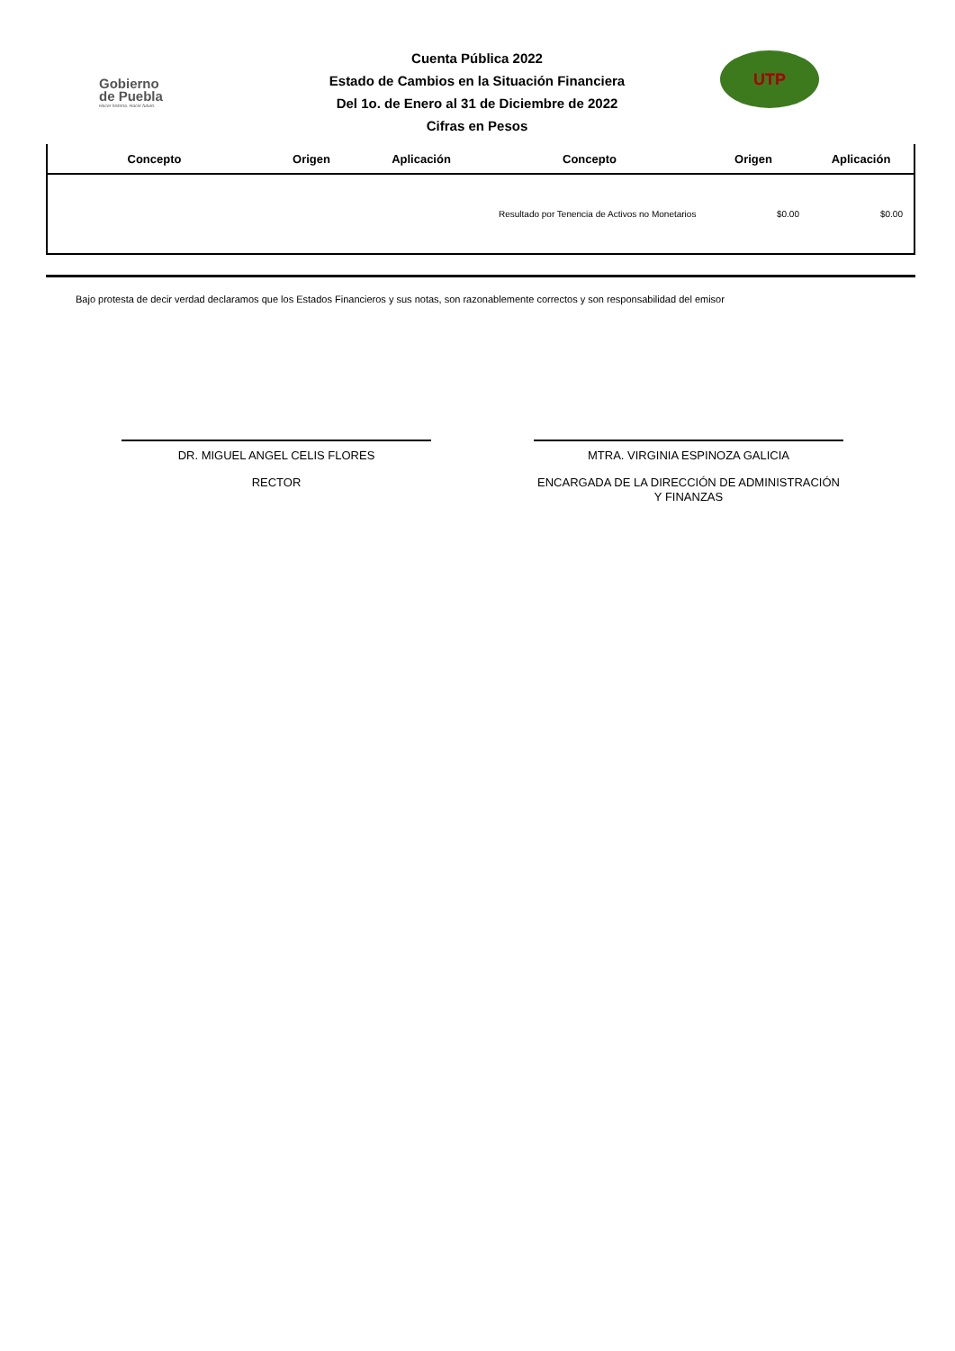Gobierno
de Puebla
Hacer historia. Hacer futuro.
Cuenta Pública 2022
Estado de Cambios en la Situación Financiera
Del 1o. de Enero al 31 de Diciembre de 2022
Cifras en Pesos
UTP
| Concepto | Origen | Aplicación | Concepto | Origen | Aplicación |
| --- | --- | --- | --- | --- | --- |
| | | | Resultado por Tenencia de Activos no Monetarios | $0.00 | $0.00 |
Bajo protesta de decir verdad declaramos que los Estados Financieros y sus notas, son razonablemente correctos y son responsabilidad del emisor
DR. MIGUEL ANGEL CELIS FLORES
RECTOR
MTRA. VIRGINIA ESPINOZA GALICIA
ENCARGADA DE LA DIRECCIÓN DE ADMINISTRACIÓN Y FINANZAS